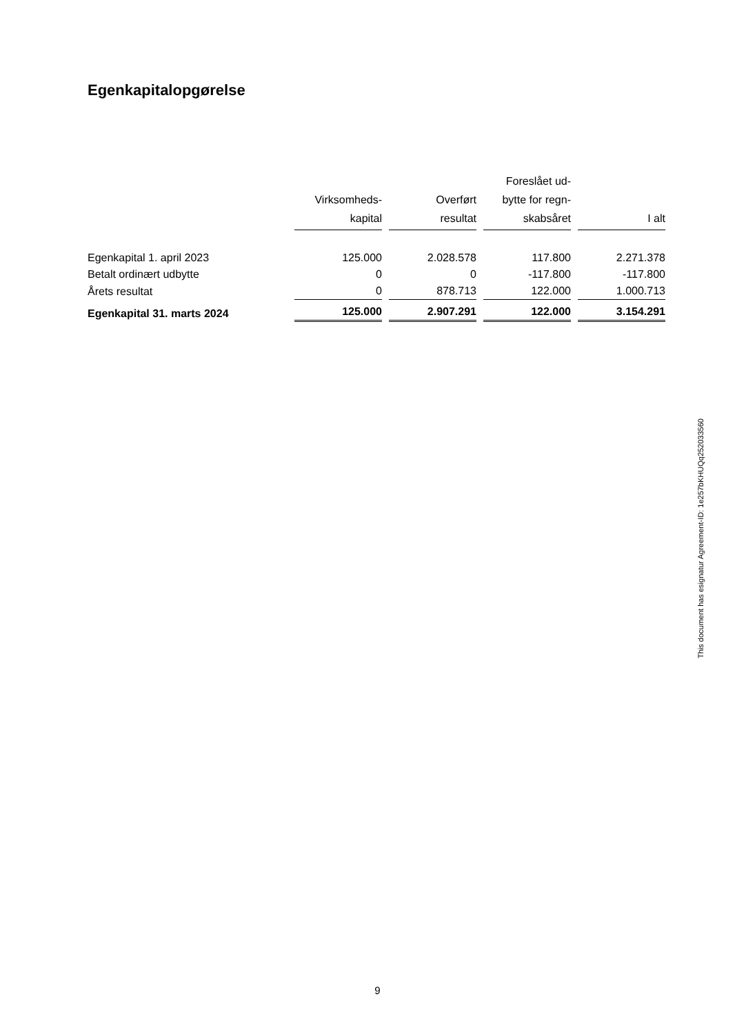Egenkapitalopgørelse
| | Virksomheds- kapital | Overført resultat | Foreslået ud- bytte for regn- skabsåret | I alt |
| Egenkapital 1. april 2023 | 125.000 | 2.028.578 | 117.800 | 2.271.378 |
| Betalt ordinært udbytte | 0 | 0 | -117.800 | -117.800 |
| Årets resultat | 0 | 878.713 | 122.000 | 1.000.713 |
| Egenkapital 31. marts 2024 | 125.000 | 2.907.291 | 122.000 | 3.154.291 |
This document has esignatur Agreement-ID: 1e257bKHUQq252033560
9